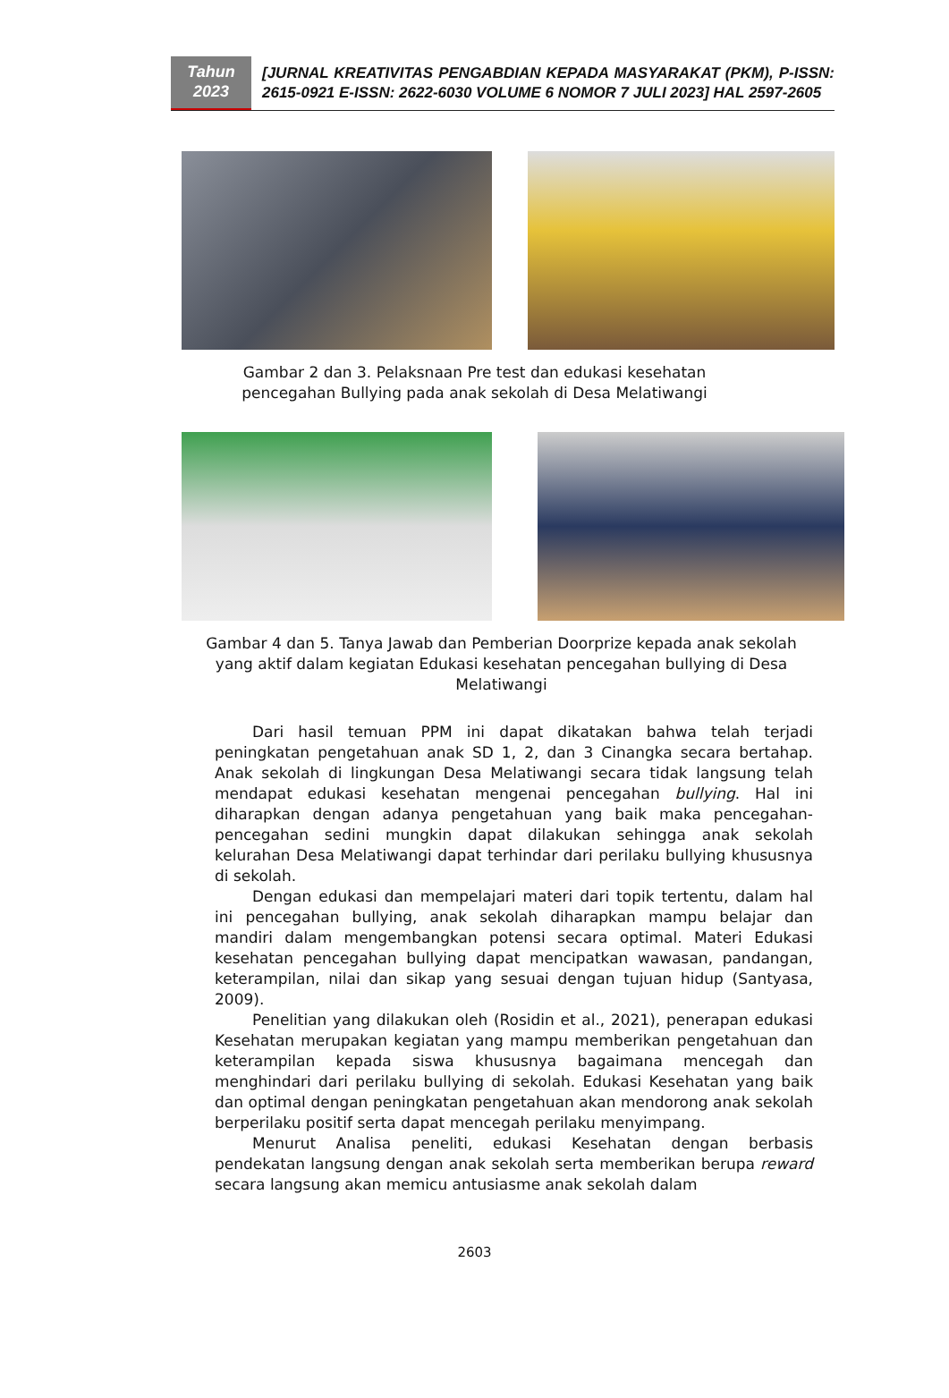Tahun
2023
[JURNAL KREATIVITAS PENGABDIAN KEPADA MASYARAKAT (PKM), P-ISSN: 2615-0921 E-ISSN: 2622-6030 VOLUME 6 NOMOR 7 JULI 2023] HAL 2597-2605
Gambar 2 dan 3. Pelaksnaan Pre test dan edukasi kesehatan pencegahan Bullying pada anak sekolah di Desa Melatiwangi
Gambar 4 dan 5. Tanya Jawab dan Pemberian Doorprize kepada anak sekolah yang aktif dalam kegiatan Edukasi kesehatan pencegahan bullying di Desa Melatiwangi
Dari hasil temuan PPM ini dapat dikatakan bahwa telah terjadi peningkatan pengetahuan anak SD 1, 2, dan 3 Cinangka secara bertahap. Anak sekolah di lingkungan Desa Melatiwangi secara tidak langsung telah mendapat edukasi kesehatan mengenai pencegahan bullying. Hal ini diharapkan dengan adanya pengetahuan yang baik maka pencegahan-pencegahan sedini mungkin dapat dilakukan sehingga anak sekolah kelurahan Desa Melatiwangi dapat terhindar dari perilaku bullying khususnya di sekolah.
Dengan edukasi dan mempelajari materi dari topik tertentu, dalam hal ini pencegahan bullying, anak sekolah diharapkan mampu belajar dan mandiri dalam mengembangkan potensi secara optimal. Materi Edukasi kesehatan pencegahan bullying dapat mencipatkan wawasan, pandangan, keterampilan, nilai dan sikap yang sesuai dengan tujuan hidup (Santyasa, 2009).
Penelitian yang dilakukan oleh (Rosidin et al., 2021), penerapan edukasi Kesehatan merupakan kegiatan yang mampu memberikan pengetahuan dan keterampilan kepada siswa khususnya bagaimana mencegah dan menghindari dari perilaku bullying di sekolah. Edukasi Kesehatan yang baik dan optimal dengan peningkatan pengetahuan akan mendorong anak sekolah berperilaku positif serta dapat mencegah perilaku menyimpang.
Menurut Analisa peneliti, edukasi Kesehatan dengan berbasis pendekatan langsung dengan anak sekolah serta memberikan berupa reward secara langsung akan memicu antusiasme anak sekolah dalam
2603